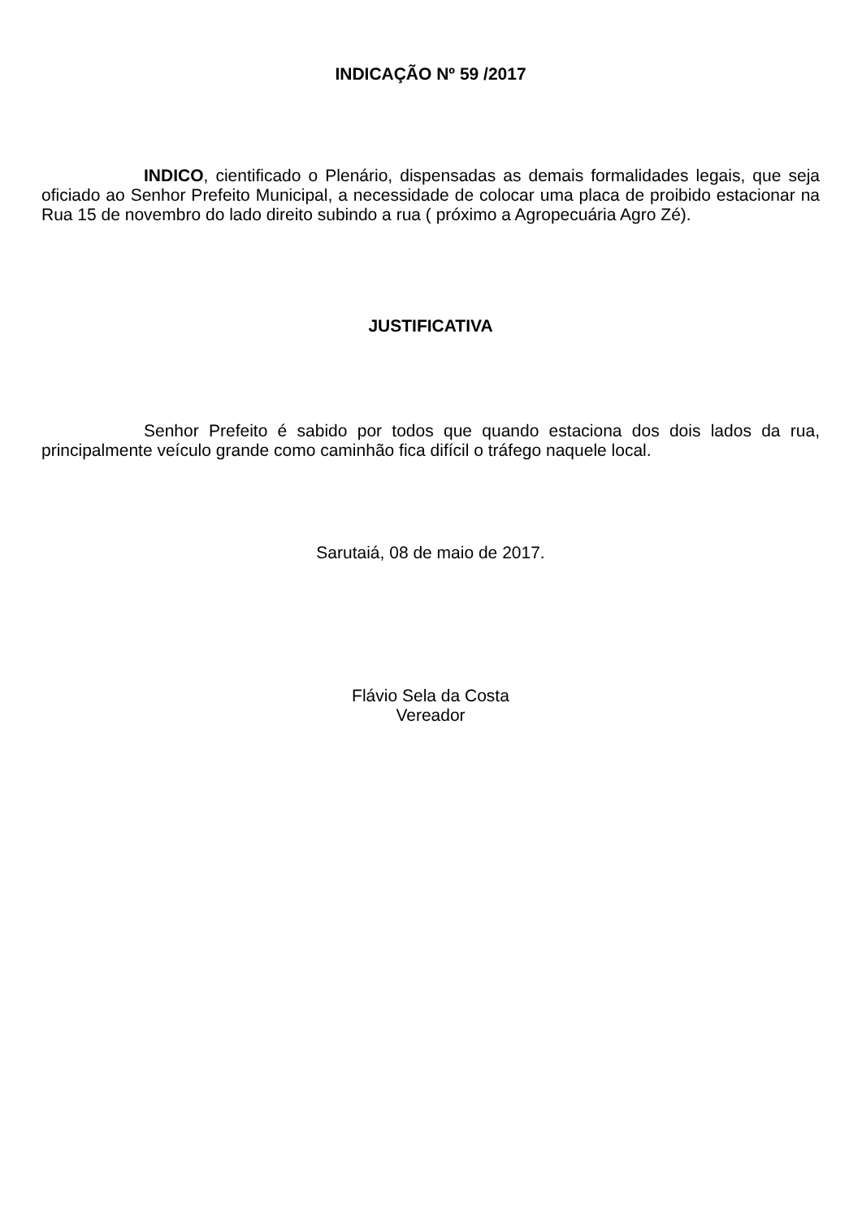INDICAÇÃO Nº 59 /2017
INDICO, cientificado o Plenário, dispensadas as demais formalidades legais, que seja oficiado ao Senhor Prefeito Municipal, a necessidade de colocar uma placa de proibido estacionar na Rua 15 de novembro do lado direito subindo a rua ( próximo a Agropecuária Agro Zé).
JUSTIFICATIVA
Senhor Prefeito é sabido por todos que quando estaciona dos dois lados da rua, principalmente veículo grande como caminhão fica difícil o tráfego naquele local.
Sarutaiá, 08 de maio de 2017.
Flávio Sela da Costa
Vereador